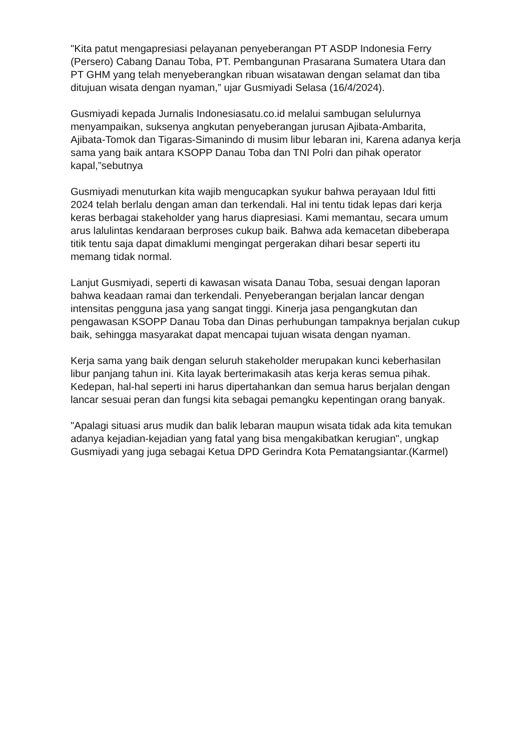"Kita patut mengapresiasi pelayanan penyeberangan PT ASDP Indonesia Ferry (Persero) Cabang Danau Toba, PT. Pembangunan Prasarana Sumatera Utara dan PT GHM yang telah menyeberangkan ribuan wisatawan dengan selamat dan tiba ditujuan wisata dengan nyaman,” ujar Gusmiyadi Selasa (16/4/2024).
Gusmiyadi kepada Jurnalis Indonesiasatu.co.id melalui sambugan selulurnya menyampaikan, suksenya angkutan penyeberangan jurusan Ajibata-Ambarita, Ajibata-Tomok dan Tigaras-Simanindo di musim libur lebaran ini, Karena adanya kerja sama yang baik antara KSOPP Danau Toba dan TNI Polri dan pihak operator kapal,”sebutnya
Gusmiyadi menuturkan kita wajib mengucapkan syukur bahwa perayaan Idul fitti 2024 telah berlalu dengan aman dan terkendali. Hal ini tentu tidak lepas dari kerja keras berbagai stakeholder yang harus diapresiasi. Kami memantau, secara umum arus lalulintas kendaraan berproses cukup baik. Bahwa ada kemacetan dibeberapa titik tentu saja dapat dimaklumi mengingat pergerakan dihari besar seperti itu memang tidak normal.
Lanjut Gusmiyadi, seperti di kawasan wisata Danau Toba, sesuai dengan laporan bahwa keadaan ramai dan terkendali. Penyeberangan berjalan lancar dengan intensitas pengguna jasa yang sangat tinggi. Kinerja jasa pengangkutan dan pengawasan KSOPP Danau Toba dan Dinas perhubungan tampaknya berjalan cukup baik, sehingga masyarakat dapat mencapai tujuan wisata dengan nyaman.
Kerja sama yang baik dengan seluruh stakeholder merupakan kunci keberhasilan libur panjang tahun ini. Kita layak berterimakasih atas kerja keras semua pihak. Kedepan, hal-hal seperti ini harus dipertahankan dan semua harus berjalan dengan lancar sesuai peran dan fungsi kita sebagai pemangku kepentingan orang banyak.
"Apalagi situasi arus mudik dan balik lebaran maupun wisata tidak ada kita temukan adanya kejadian-kejadian yang fatal yang bisa mengakibatkan kerugian", ungkap Gusmiyadi yang juga sebagai Ketua DPD Gerindra Kota Pematangsiantar.(Karmel)